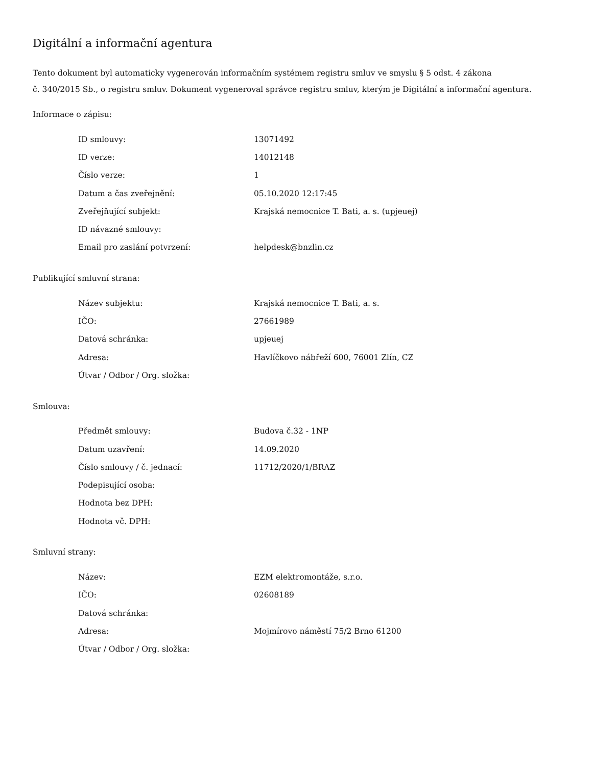Digitální a informační agentura
Tento dokument byl automaticky vygenerován informačním systémem registru smluv ve smyslu § 5 odst. 4 zákona
č. 340/2015 Sb., o registru smluv. Dokument vygeneroval správce registru smluv, kterým je Digitální a informační agentura.
Informace o zápisu:
| ID smlouvy: | 13071492 |
| ID verze: | 14012148 |
| Číslo verze: | 1 |
| Datum a čas zveřejnění: | 05.10.2020 12:17:45 |
| Zveřejňující subjekt: | Krajská nemocnice T. Bati, a. s. (upjeuej) |
| ID návazné smlouvy: | |
| Email pro zaslání potvrzení: | helpdesk@bnzlin.cz |
Publikující smluvní strana:
| Název subjektu: | Krajská nemocnice T. Bati, a. s. |
| IČO: | 27661989 |
| Datová schránka: | upjeuej |
| Adresa: | Havlíčkovo nábřeží 600, 76001 Zlín, CZ |
| Útvar / Odbor / Org. složka: | |
Smlouva:
| Předmět smlouvy: | Budova č.32 - 1NP |
| Datum uzavření: | 14.09.2020 |
| Číslo smlouvy / č. jednací: | 11712/2020/1/BRAZ |
| Podepisující osoba: | |
| Hodnota bez DPH: | |
| Hodnota vč. DPH: | |
Smluvní strany:
| Název: | EZM elektromontáže, s.r.o. |
| IČO: | 02608189 |
| Datová schránka: | |
| Adresa: | Mojmírovo náměstí 75/2 Brno 61200 |
| Útvar / Odbor / Org. složka: | |